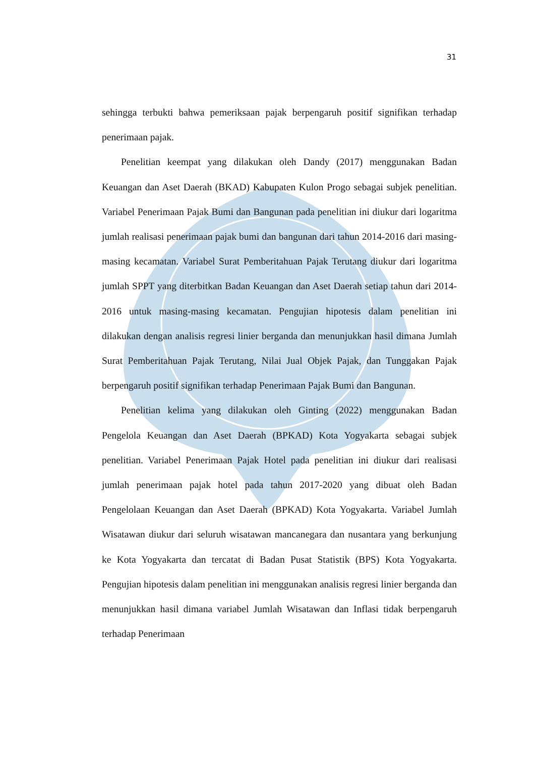31
sehingga terbukti bahwa pemeriksaan pajak berpengaruh positif signifikan terhadap penerimaan pajak.
Penelitian keempat yang dilakukan oleh Dandy (2017) menggunakan Badan Keuangan dan Aset Daerah (BKAD) Kabupaten Kulon Progo sebagai subjek penelitian. Variabel Penerimaan Pajak Bumi dan Bangunan pada penelitian ini diukur dari logaritma jumlah realisasi penerimaan pajak bumi dan bangunan dari tahun 2014-2016 dari masing-masing kecamatan. Variabel Surat Pemberitahuan Pajak Terutang diukur dari logaritma jumlah SPPT yang diterbitkan Badan Keuangan dan Aset Daerah setiap tahun dari 2014-2016 untuk masing-masing kecamatan. Pengujian hipotesis dalam penelitian ini dilakukan dengan analisis regresi linier berganda dan menunjukkan hasil dimana Jumlah Surat Pemberitahuan Pajak Terutang, Nilai Jual Objek Pajak, dan Tunggakan Pajak berpengaruh positif signifikan terhadap Penerimaan Pajak Bumi dan Bangunan.
Penelitian kelima yang dilakukan oleh Ginting (2022) menggunakan Badan Pengelola Keuangan dan Aset Daerah (BPKAD) Kota Yogyakarta sebagai subjek penelitian. Variabel Penerimaan Pajak Hotel pada penelitian ini diukur dari realisasi jumlah penerimaan pajak hotel pada tahun 2017-2020 yang dibuat oleh Badan Pengelolaan Keuangan dan Aset Daerah (BPKAD) Kota Yogyakarta. Variabel Jumlah Wisatawan diukur dari seluruh wisatawan mancanegara dan nusantara yang berkunjung ke Kota Yogyakarta dan tercatat di Badan Pusat Statistik (BPS) Kota Yogyakarta. Pengujian hipotesis dalam penelitian ini menggunakan analisis regresi linier berganda dan menunjukkan hasil dimana variabel Jumlah Wisatawan dan Inflasi tidak berpengaruh terhadap Penerimaan